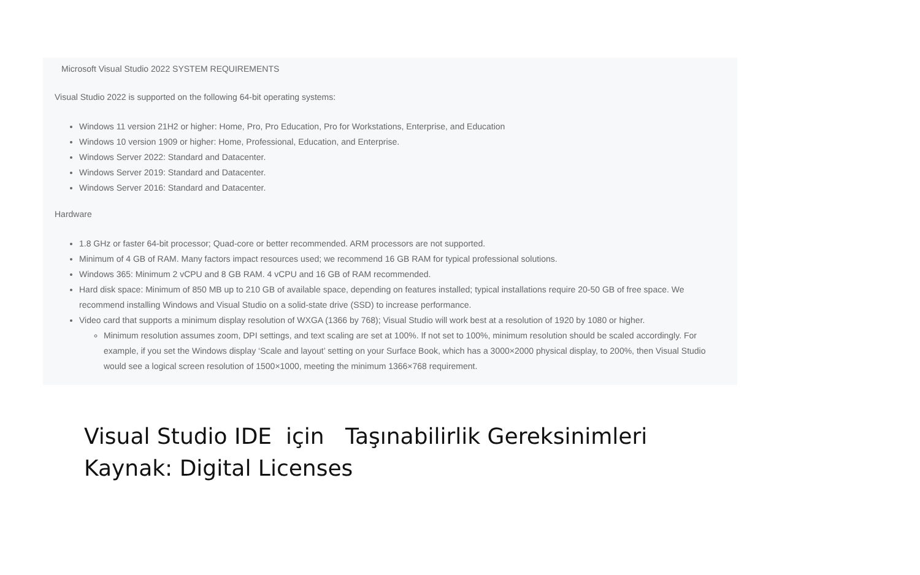Microsoft Visual Studio 2022 SYSTEM REQUIREMENTS
Visual Studio 2022 is supported on the following 64-bit operating systems:
Windows 11 version 21H2 or higher: Home, Pro, Pro Education, Pro for Workstations, Enterprise, and Education
Windows 10 version 1909 or higher: Home, Professional, Education, and Enterprise.
Windows Server 2022: Standard and Datacenter.
Windows Server 2019: Standard and Datacenter.
Windows Server 2016: Standard and Datacenter.
Hardware
1.8 GHz or faster 64-bit processor; Quad-core or better recommended. ARM processors are not supported.
Minimum of 4 GB of RAM. Many factors impact resources used; we recommend 16 GB RAM for typical professional solutions.
Windows 365: Minimum 2 vCPU and 8 GB RAM. 4 vCPU and 16 GB of RAM recommended.
Hard disk space: Minimum of 850 MB up to 210 GB of available space, depending on features installed; typical installations require 20-50 GB of free space. We recommend installing Windows and Visual Studio on a solid-state drive (SSD) to increase performance.
Video card that supports a minimum display resolution of WXGA (1366 by 768); Visual Studio will work best at a resolution of 1920 by 1080 or higher.
Minimum resolution assumes zoom, DPI settings, and text scaling are set at 100%. If not set to 100%, minimum resolution should be scaled accordingly. For example, if you set the Windows display ‘Scale and layout’ setting on your Surface Book, which has a 3000×2000 physical display, to 200%, then Visual Studio would see a logical screen resolution of 1500×1000, meeting the minimum 1366×768 requirement.
Visual Studio IDE için Taşınabilirlik Gereksinimleri
Kaynak: Digital Licenses